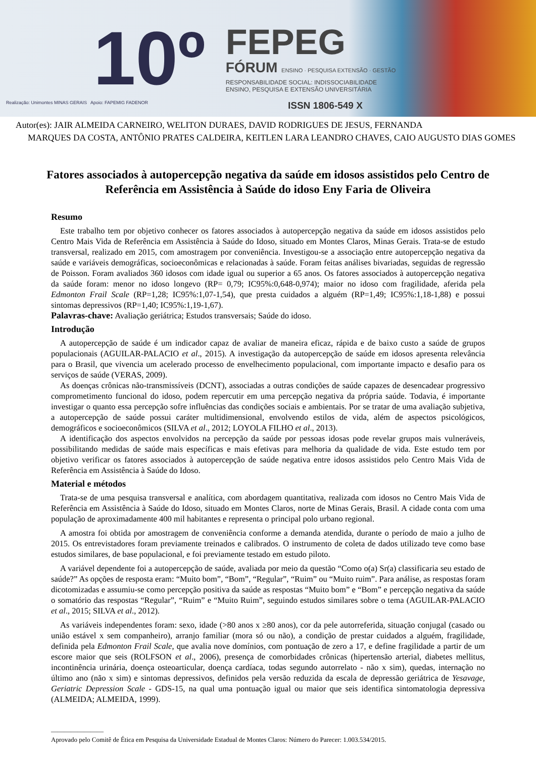10º
FEPEG
FÓRUM ENSINO · PESQUISA EXTENSÃO · GESTÃO
RESPONSABILIDADE SOCIAL: INDISSOCIABILIDADE
ENSINO, PESQUISA E EXTENSÃO UNIVERSITÁRIA
Realização: Unimontes MINAS GERAIS Apoio: FAPEMIG FADENOR
ISSN 1806-549 X
Autor(es): JAIR ALMEIDA CARNEIRO, WELITON DURAES, DAVID RODRIGUES DE JESUS, FERNANDA
MARQUES DA COSTA, ANTÔNIO PRATES CALDEIRA, KEITLEN LARA LEANDRO CHAVES, CAIO AUGUSTO DIAS GOMES
Fatores associados à autopercepção negativa da saúde em idosos assistidos pelo Centro de Referência em Assistência à Saúde do idoso Eny Faria de Oliveira
Resumo
Este trabalho tem por objetivo conhecer os fatores associados à autopercepção negativa da saúde em idosos assistidos pelo Centro Mais Vida de Referência em Assistência à Saúde do Idoso, situado em Montes Claros, Minas Gerais. Trata-se de estudo transversal, realizado em 2015, com amostragem por conveniência. Investigou-se a associação entre autopercepção negativa da saúde e variáveis demográficas, socioeconômicas e relacionadas à saúde. Foram feitas análises bivariadas, seguidas de regressão de Poisson. Foram avaliados 360 idosos com idade igual ou superior a 65 anos. Os fatores associados à autopercepção negativa da saúde foram: menor no idoso longevo (RP= 0,79; IC95%:0,648-0,974); maior no idoso com fragilidade, aferida pela Edmonton Frail Scale (RP=1,28; IC95%:1,07-1,54), que presta cuidados a alguém (RP=1,49; IC95%:1,18-1,88) e possui sintomas depressivos (RP=1,40; IC95%:1,19-1,67).
Palavras-chave: Avaliação geriátrica; Estudos transversais; Saúde do idoso.
Introdução
A autopercepção de saúde é um indicador capaz de avaliar de maneira eficaz, rápida e de baixo custo a saúde de grupos populacionais (AGUILAR-PALACIO et al., 2015). A investigação da autopercepção de saúde em idosos apresenta relevância para o Brasil, que vivencia um acelerado processo de envelhecimento populacional, com importante impacto e desafio para os serviços de saúde (VERAS, 2009).
As doenças crônicas não-transmissíveis (DCNT), associadas a outras condições de saúde capazes de desencadear progressivo comprometimento funcional do idoso, podem repercutir em uma percepção negativa da própria saúde. Todavia, é importante investigar o quanto essa percepção sofre influências das condições sociais e ambientais. Por se tratar de uma avaliação subjetiva, a autopercepção de saúde possui caráter multidimensional, envolvendo estilos de vida, além de aspectos psicológicos, demográficos e socioeconômicos (SILVA et al., 2012; LOYOLA FILHO et al., 2013).
A identificação dos aspectos envolvidos na percepção da saúde por pessoas idosas pode revelar grupos mais vulneráveis, possibilitando medidas de saúde mais específicas e mais efetivas para melhoria da qualidade de vida. Este estudo tem por objetivo verificar os fatores associados à autopercepção de saúde negativa entre idosos assistidos pelo Centro Mais Vida de Referência em Assistência à Saúde do Idoso.
Material e métodos
Trata-se de uma pesquisa transversal e analítica, com abordagem quantitativa, realizada com idosos no Centro Mais Vida de Referência em Assistência à Saúde do Idoso, situado em Montes Claros, norte de Minas Gerais, Brasil. A cidade conta com uma população de aproximadamente 400 mil habitantes e representa o principal polo urbano regional.
A amostra foi obtida por amostragem de conveniência conforme a demanda atendida, durante o período de maio a julho de 2015. Os entrevistadores foram previamente treinados e calibrados. O instrumento de coleta de dados utilizado teve como base estudos similares, de base populacional, e foi previamente testado em estudo piloto.
A variável dependente foi a autopercepção de saúde, avaliada por meio da questão “Como o(a) Sr(a) classificaria seu estado de saúde?” As opções de resposta eram: “Muito bom”, “Bom”, “Regular”, “Ruim” ou “Muito ruim”. Para análise, as respostas foram dicotomizadas e assumiu-se como percepção positiva da saúde as respostas “Muito bom” e “Bom” e percepção negativa da saúde o somatório das respostas “Regular”, “Ruim” e “Muito Ruim”, seguindo estudos similares sobre o tema (AGUILAR-PALACIO et al., 2015; SILVA et al., 2012).
As variáveis independentes foram: sexo, idade (>80 anos x ≥80 anos), cor da pele autorreferida, situação conjugal (casado ou união estável x sem companheiro), arranjo familiar (mora só ou não), a condição de prestar cuidados a alguém, fragilidade, definida pela Edmonton Frail Scale, que avalia nove domínios, com pontuação de zero a 17, e define fragilidade a partir de um escore maior que seis (ROLFSON et al., 2006), presença de comorbidades crônicas (hipertensão arterial, diabetes mellitus, incontinência urinária, doença osteoarticular, doença cardíaca, todas segundo autorrelato - não x sim), quedas, internação no último ano (não x sim) e sintomas depressivos, definidos pela versão reduzida da escala de depressão geriátrica de Yesavage, Geriatric Depression Scale - GDS-15, na qual uma pontuação igual ou maior que seis identifica sintomatologia depressiva (ALMEIDA; ALMEIDA, 1999).
________________
Aprovado pelo Comitê de Ética em Pesquisa da Universidade Estadual de Montes Claros: Número do Parecer: 1.003.534/2015.